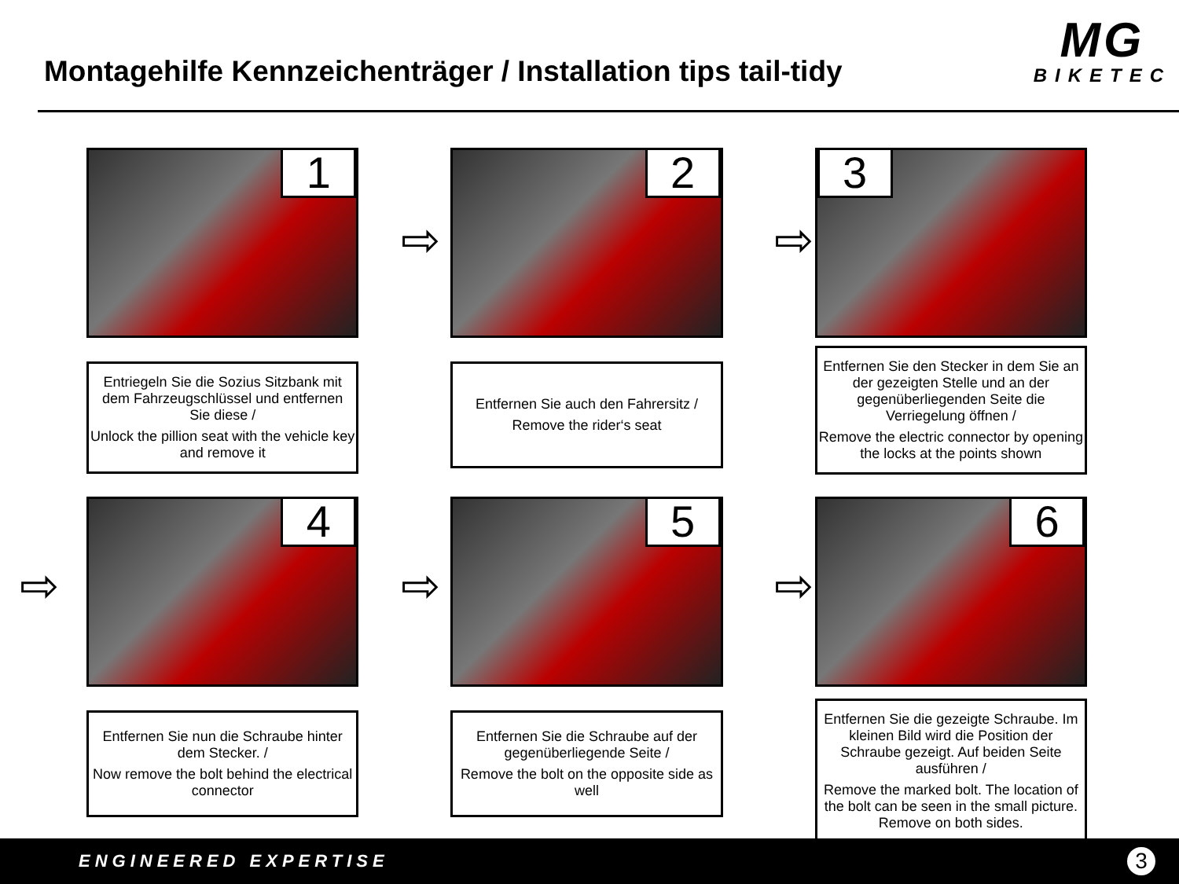Montagehilfe Kennzeichenträger / Installation tips tail-tidy
MG
BIKETEC
1
Entriegeln Sie die Sozius Sitzbank mit dem Fahrzeugschlüssel und entfernen Sie diese /
Unlock the pillion seat with the vehicle key and remove it
2
Entfernen Sie auch den Fahrersitz /
Remove the rider‘s seat
3
Entfernen Sie den Stecker in dem Sie an der gezeigten Stelle und an der gegenüberliegenden Seite die Verriegelung öffnen /
Remove the electric connector by opening the locks at the points shown
4
Entfernen Sie nun die Schraube hinter dem Stecker. /
Now remove the bolt behind the electrical connector
5
Entfernen Sie die Schraube auf der gegenüberliegende Seite /
Remove the bolt on the opposite side as well
6
Entfernen Sie die gezeigte Schraube. Im kleinen Bild wird die Position der Schraube gezeigt. Auf beiden Seite ausführen /
Remove the marked bolt. The location of the bolt can be seen in the small picture. Remove on both sides.
⇨ ⇨
⇨ ⇨ ⇨
ENGINEERED EXPERTISE
3